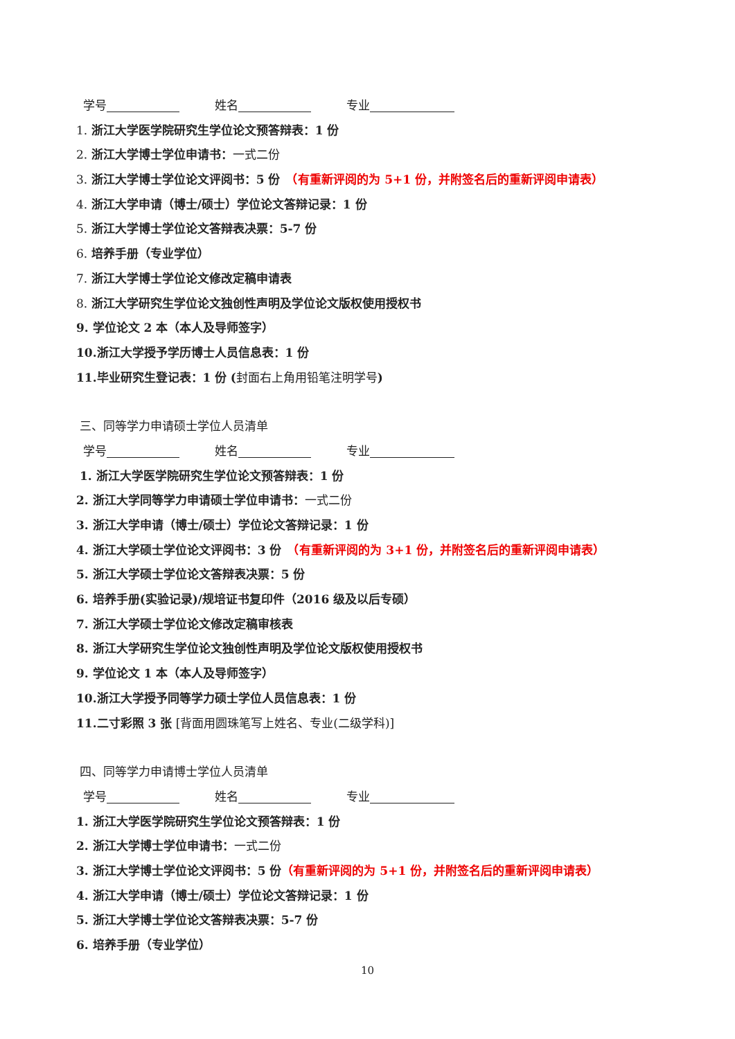学号　　　姓名　　　专业
1. 浙江大学医学院研究生学位论文预答辩表：1 份
2. 浙江大学博士学位申请书：一式二份
3. 浙江大学博士学位论文评阅书：5 份　（有重新评阅的为 5+1 份，并附签名后的重新评阅申请表）
4. 浙江大学申请（博士/硕士）学位论文答辩记录：1 份
5. 浙江大学博士学位论文答辩表决票：5-7 份
6. 培养手册（专业学位）
7. 浙江大学博士学位论文修改定稿申请表
8. 浙江大学研究生学位论文独创性声明及学位论文版权使用授权书
9. 学位论文 2 本（本人及导师签字）
10.浙江大学授予学历博士人员信息表：1 份
11.毕业研究生登记表：1 份 (封面右上角用铅笔注明学号)
三、同等学力申请硕士学位人员清单
学号　　　姓名　　　专业
1. 浙江大学医学院研究生学位论文预答辩表：1 份
2. 浙江大学同等学力申请硕士学位申请书：一式二份
3. 浙江大学申请（博士/硕士）学位论文答辩记录：1 份
4. 浙江大学硕士学位论文评阅书：3 份　（有重新评阅的为 3+1 份，并附签名后的重新评阅申请表）
5. 浙江大学硕士学位论文答辩表决票：5 份
6. 培养手册(实验记录)/规培证书复印件（2016 级及以后专硕）
7. 浙江大学硕士学位论文修改定稿审核表
8. 浙江大学研究生学位论文独创性声明及学位论文版权使用授权书
9. 学位论文 1 本（本人及导师签字）
10.浙江大学授予同等学力硕士学位人员信息表：1 份
11.二寸彩照 3 张 [背面用圆珠笔写上姓名、专业(二级学科)]
四、同等学力申请博士学位人员清单
学号　　　姓名　　　专业
1. 浙江大学医学院研究生学位论文预答辩表：1 份
2. 浙江大学博士学位申请书：一式二份
3. 浙江大学博士学位论文评阅书：5 份（有重新评阅的为 5+1 份，并附签名后的重新评阅申请表）
4. 浙江大学申请（博士/硕士）学位论文答辩记录：1 份
5. 浙江大学博士学位论文答辩表决票：5-7 份
6. 培养手册（专业学位）
10